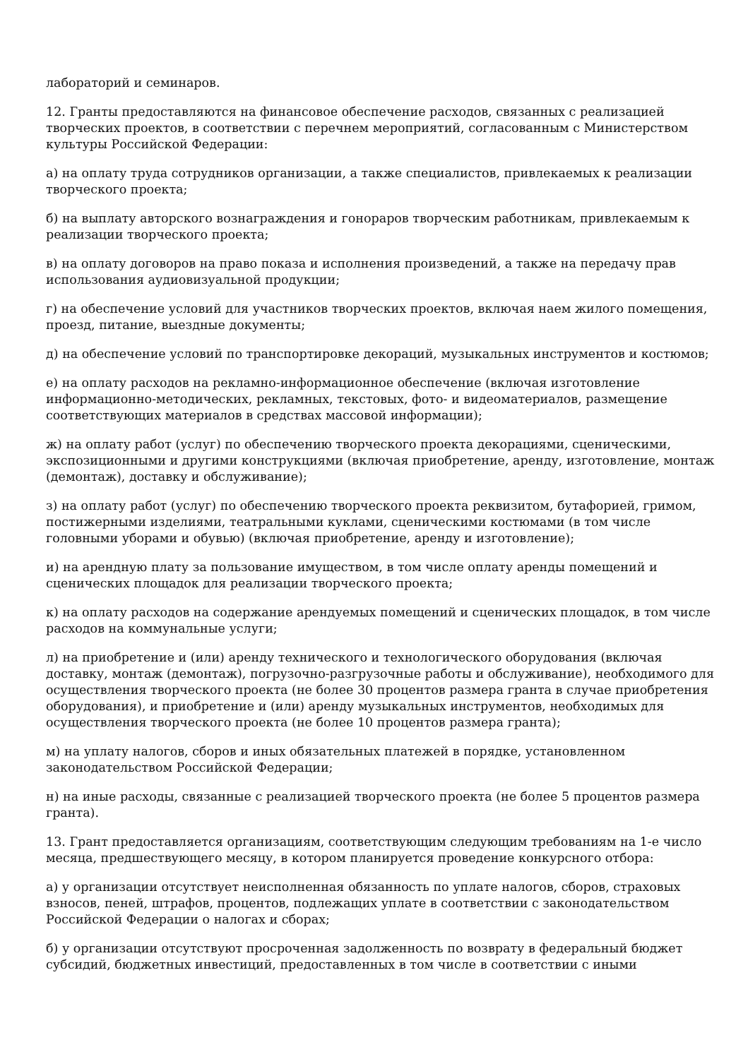лабораторий и семинаров.
12. Гранты предоставляются на финансовое обеспечение расходов, связанных с реализацией творческих проектов, в соответствии с перечнем мероприятий, согласованным с Министерством культуры Российской Федерации:
а) на оплату труда сотрудников организации, а также специалистов, привлекаемых к реализации творческого проекта;
б) на выплату авторского вознаграждения и гонораров творческим работникам, привлекаемым к реализации творческого проекта;
в) на оплату договоров на право показа и исполнения произведений, а также на передачу прав использования аудиовизуальной продукции;
г) на обеспечение условий для участников творческих проектов, включая наем жилого помещения, проезд, питание, выездные документы;
д) на обеспечение условий по транспортировке декораций, музыкальных инструментов и костюмов;
е) на оплату расходов на рекламно-информационное обеспечение (включая изготовление информационно-методических, рекламных, текстовых, фото- и видеоматериалов, размещение соответствующих материалов в средствах массовой информации);
ж) на оплату работ (услуг) по обеспечению творческого проекта декорациями, сценическими, экспозиционными и другими конструкциями (включая приобретение, аренду, изготовление, монтаж (демонтаж), доставку и обслуживание);
з) на оплату работ (услуг) по обеспечению творческого проекта реквизитом, бутафорией, гримом, постижерными изделиями, театральными куклами, сценическими костюмами (в том числе головными уборами и обувью) (включая приобретение, аренду и изготовление);
и) на арендную плату за пользование имуществом, в том числе оплату аренды помещений и сценических площадок для реализации творческого проекта;
к) на оплату расходов на содержание арендуемых помещений и сценических площадок, в том числе расходов на коммунальные услуги;
л) на приобретение и (или) аренду технического и технологического оборудования (включая доставку, монтаж (демонтаж), погрузочно-разгрузочные работы и обслуживание), необходимого для осуществления творческого проекта (не более 30 процентов размера гранта в случае приобретения оборудования), и приобретение и (или) аренду музыкальных инструментов, необходимых для осуществления творческого проекта (не более 10 процентов размера гранта);
м) на уплату налогов, сборов и иных обязательных платежей в порядке, установленном законодательством Российской Федерации;
н) на иные расходы, связанные с реализацией творческого проекта (не более 5 процентов размера гранта).
13. Грант предоставляется организациям, соответствующим следующим требованиям на 1-е число месяца, предшествующего месяцу, в котором планируется проведение конкурсного отбора:
а) у организации отсутствует неисполненная обязанность по уплате налогов, сборов, страховых взносов, пеней, штрафов, процентов, подлежащих уплате в соответствии с законодательством Российской Федерации о налогах и сборах;
б) у организации отсутствуют просроченная задолженность по возврату в федеральный бюджет субсидий, бюджетных инвестиций, предоставленных в том числе в соответствии с иными